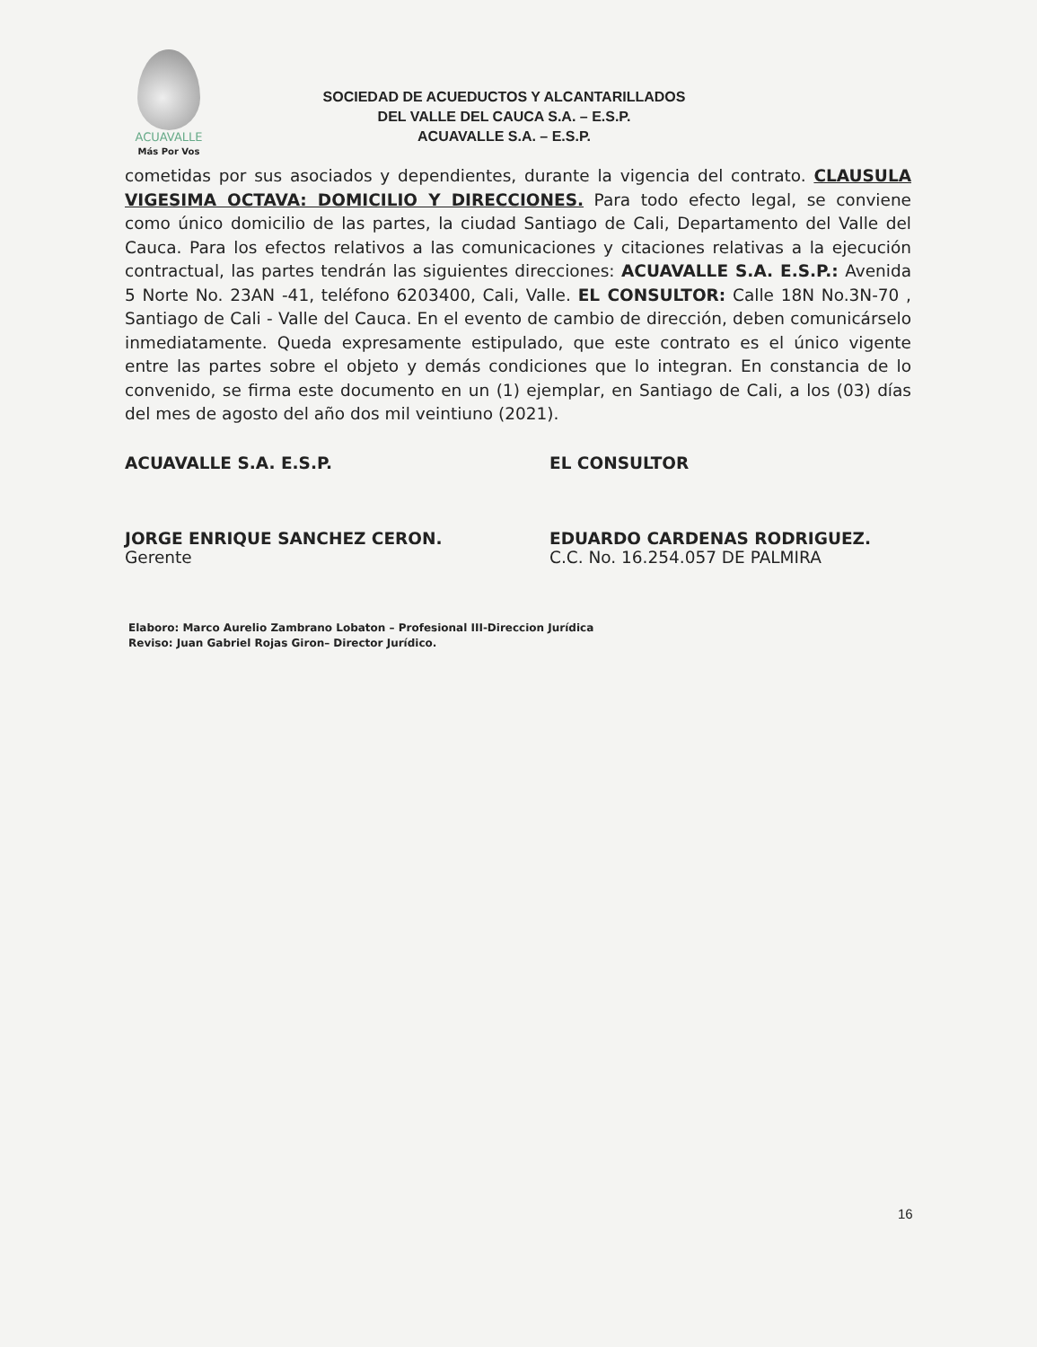ACUAVALLE
Más Por Vos
SOCIEDAD DE ACUEDUCTOS Y ALCANTARILLADOS
DEL VALLE DEL CAUCA S.A. – E.S.P.
ACUAVALLE S.A. – E.S.P.
cometidas por sus asociados y dependientes, durante la vigencia del contrato. CLAUSULA VIGESIMA OCTAVA: DOMICILIO Y DIRECCIONES. Para todo efecto legal, se conviene como único domicilio de las partes, la ciudad Santiago de Cali, Departamento del Valle del Cauca. Para los efectos relativos a las comunicaciones y citaciones relativas a la ejecución contractual, las partes tendrán las siguientes direcciones: ACUAVALLE S.A. E.S.P.: Avenida 5 Norte No. 23AN -41, teléfono 6203400, Cali, Valle. EL CONSULTOR: Calle 18N No.3N-70 , Santiago de Cali - Valle del Cauca. En el evento de cambio de dirección, deben comunicárselo inmediatamente. Queda expresamente estipulado, que este contrato es el único vigente entre las partes sobre el objeto y demás condiciones que lo integran. En constancia de lo convenido, se firma este documento en un (1) ejemplar, en Santiago de Cali, a los (03) días del mes de agosto del año dos mil veintiuno (2021).
ACUAVALLE S.A. E.S.P.
JORGE ENRIQUE SANCHEZ CERON.
Gerente
EL CONSULTOR
EDUARDO CARDENAS RODRIGUEZ.
C.C. No. 16.254.057 DE PALMIRA
Elaboro: Marco Aurelio Zambrano Lobaton – Profesional III-Direccion Jurídica
Reviso: Juan Gabriel Rojas Giron– Director Jurídico.
16